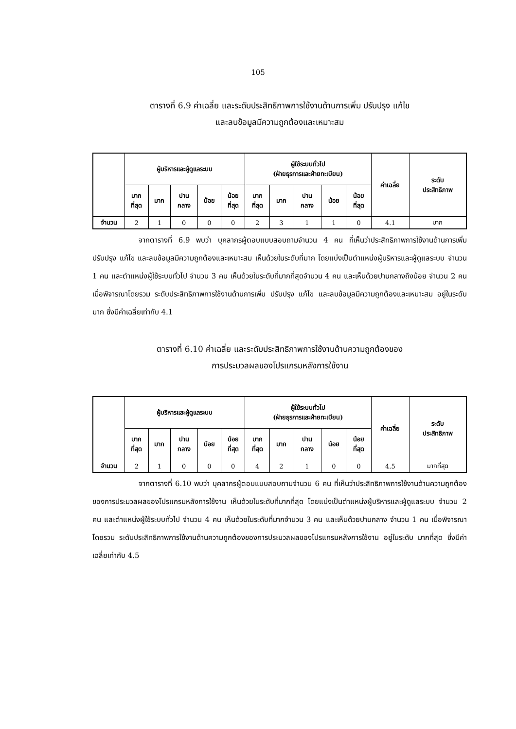105
ตารางที่ 6.9 ค่าเฉลี่ย และระดับประสิทธิภาพการใช้งานด้านการเพิ่ม ปรับปรุง แก้ไข
และลบข้อมูลมีความถูกต้องและเหมาะสม
| | ผู้บริหารและผู้ดูแลระบบ | | | | | ผู้ใช้ระบบทั่วไป (ฝ่ายธุรการและฝ่ายทะเบียน) | | | | | ค่าเฉลี่ย | ระดับ ประสิทธิภาพ |
| --- | --- | --- | --- | --- | --- | --- | --- | --- | --- | --- | --- | --- |
| | มาก ที่สุด | มาก | ปาน กลาง | น้อย | น้อย ที่สุด | มาก ที่สุด | มาก | ปาน กลาง | น้อย | น้อย ที่สุด | | |
| จำนวน | 2 | 1 | 0 | 0 | 0 | 2 | 3 | 1 | 1 | 0 | 4.1 | มาก |
จากตารางที่ 6.9 พบว่า บุคลากรผู้ตอบแบบสอบถามจำนวน 4 คน ที่เห็นว่าประสิทธิภาพการใช้งานด้านการเพิ่ม ปรับปรุง แก้ไข และลบข้อมูลมีความถูกต้องและเหมาะสม เห็นด้วยในระดับที่มาก โดยแบ่งเป็นตำแหน่งผู้บริหารและผู้ดูแลระบบ จำนวน 1 คน และตำแหน่งผู้ใช้ระบบทั่วไป จำนวน 3 คน เห็นด้วยในระดับที่มากที่สุดจำนวน 4 คน และเห็นด้วยปานกลางถึงน้อย จำนวน 2 คน เมื่อพิจารณาโดยรวม ระดับประสิทธิภาพการใช้งานด้านการเพิ่ม ปรับปรุง แก้ไข และลบข้อมูลมีความถูกต้องและเหมาะสม อยู่ในระดับ มาก ซึ่งมีค่าเฉลี่ยเท่ากับ 4.1
ตารางที่ 6.10 ค่าเฉลี่ย และระดับประสิทธิภาพการใช้งานด้านความถูกต้องของ
การประมวลผลของโปรแกรมหลังการใช้งาน
| | ผู้บริหารและผู้ดูแลระบบ | | | | | ผู้ใช้ระบบทั่วไป (ฝ่ายธุรการและฝ่ายทะเบียน) | | | | | ค่าเฉลี่ย | ระดับ ประสิทธิภาพ |
| --- | --- | --- | --- | --- | --- | --- | --- | --- | --- | --- | --- | --- |
| | มาก ที่สุด | มาก | ปาน กลาง | น้อย | น้อย ที่สุด | มาก ที่สุด | มาก | ปาน กลาง | น้อย | น้อย ที่สุด | | |
| จำนวน | 2 | 1 | 0 | 0 | 0 | 4 | 2 | 1 | 0 | 0 | 4.5 | มากที่สุด |
จากตารางที่ 6.10 พบว่า บุคลากรผู้ตอบแบบสอบถามจำนวน 6 คน ที่เห็นว่าประสิทธิภาพการใช้งานด้านความถูกต้องของการประมวลผลของโปรแกรมหลังการใช้งาน เห็นด้วยในระดับที่มากที่สุด โดยแบ่งเป็นตำแหน่งผู้บริหารและผู้ดูแลระบบ จำนวน 2 คน และตำแหน่งผู้ใช้ระบบทั่วไป จำนวน 4 คน เห็นด้วยในระดับที่มากจำนวน 3 คน และเห็นด้วยปานกลาง จำนวน 1 คน เมื่อพิจารณาโดยรวม ระดับประสิทธิภาพการใช้งานด้านความถูกต้องของการประมวลผลของโปรแกรมหลังการใช้งาน อยู่ในระดับ มากที่สุด ซึ่งมีค่าเฉลี่ยเท่ากับ 4.5